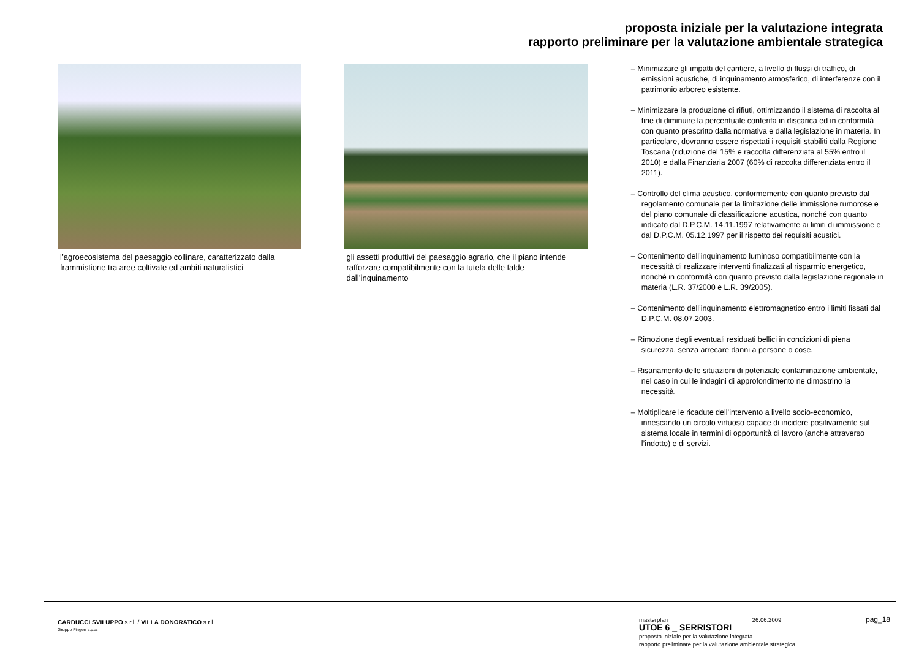proposta iniziale per la valutazione integrata
rapporto preliminare per la valutazione ambientale strategica
l’agroecosistema del paesaggio collinare, caratterizzato dalla frammistione tra aree coltivate ed ambiti naturalistici
gli assetti produttivi del paesaggio agrario, che il piano intende rafforzare compatibilmente con la tutela delle falde dall’inquinamento
– Minimizzare gli impatti del cantiere, a livello di flussi di traffico, di emissioni acustiche, di inquinamento atmosferico, di interferenze con il patrimonio arboreo esistente.
– Minimizzare la produzione di rifiuti, ottimizzando il sistema di raccolta al fine di diminuire la percentuale conferita in discarica ed in conformità con quanto prescritto dalla normativa e dalla legislazione in materia. In particolare, dovranno essere rispettati i requisiti stabiliti dalla Regione Toscana (riduzione del 15% e raccolta differenziata al 55% entro il 2010) e dalla Finanziaria 2007 (60% di raccolta differenziata entro il 2011).
– Controllo del clima acustico, conformemente con quanto previsto dal regolamento comunale per la limitazione delle immissione rumorose e del piano comunale di classificazione acustica, nonché con quanto indicato dal D.P.C.M. 14.11.1997 relativamente ai limiti di immissione e dal D.P.C.M. 05.12.1997 per il rispetto dei requisiti acustici.
– Contenimento dell’inquinamento luminoso compatibilmente con la necessità di realizzare interventi finalizzati al risparmio energetico, nonché in conformità con quanto previsto dalla legislazione regionale in materia (L.R. 37/2000 e L.R. 39/2005).
– Contenimento dell’inquinamento elettromagnetico entro i limiti fissati dal D.P.C.M. 08.07.2003.
– Rimozione degli eventuali residuati bellici in condizioni di piena sicurezza, senza arrecare danni a persone o cose.
– Risanamento delle situazioni di potenziale contaminazione ambientale, nel caso in cui le indagini di approfondimento ne dimostrino la necessità.
– Moltiplicare le ricadute dell’intervento a livello socio-economico, innescando un circolo virtuoso capace di incidere positivamente sul sistema locale in termini di opportunità di lavoro (anche attraverso l’indotto) e di servizi.
CARDUCCI SVILUPPO s.r.l. / VILLA DONORATICO s.r.l.
Gruppo Fingen s.p.a.
masterplan 26.06.2009 pag_18
UTOE 6 _ SERRISTORI
proposta iniziale per la valutazione integrata
rapporto preliminare per la valutazione ambientale strategica